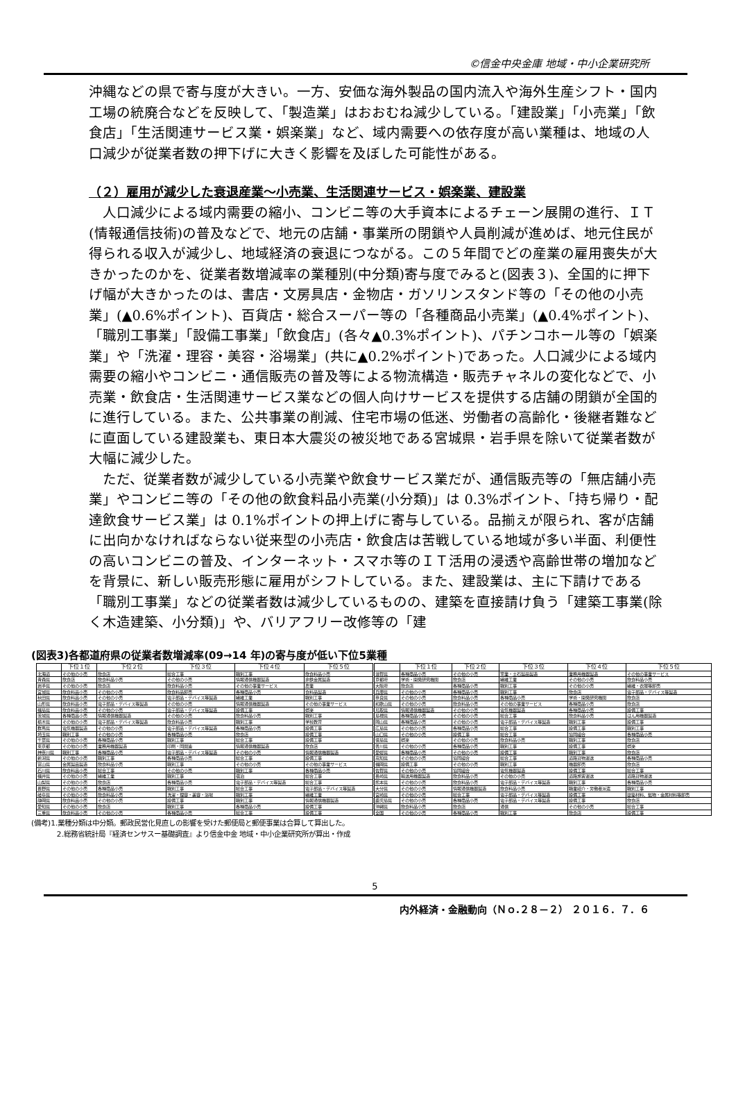©信金中央金庫 地域・中小企業研究所
沖縄などの県で寄与度が大きい。一方、安価な海外製品の国内流入や海外生産シフト・国内工場の統廃合などを反映して、「製造業」はおおむね減少している。「建設業」「小売業」「飲食店」「生活関連サービス業・娯楽業」など、域内需要への依存度が高い業種は、地域の人口減少が従業者数の押下げに大きく影響を及ぼした可能性がある。
（２）雇用が減少した衰退産業～小売業、生活関連サービス・娯楽業、建設業
人口減少による域内需要の縮小、コンビニ等の大手資本によるチェーン展開の進行、ＩＴ(情報通信技術)の普及などで、地元の店舗・事業所の閉鎖や人員削減が進めば、地元住民が得られる収入が減少し、地域経済の衰退につながる。この５年間でどの産業の雇用喪失が大きかったのかを、従業者数増減率の業種別(中分類)寄与度でみると(図表３)、全国的に押下げ幅が大きかったのは、書店・文房具店・金物店・ガソリンスタンド等の「その他の小売業」(▲0.6%ポイント)、百貨店・総合スーパー等の「各種商品小売業」(▲0.4%ポイント)、「職別工事業」「設備工事業」「飲食店」(各々▲0.3%ポイント)、パチンコホール等の「娯楽業」や「洗濯・理容・美容・浴場業」(共に▲0.2%ポイント)であった。人口減少による域内需要の縮小やコンビニ・通信販売の普及等による物流構造・販売チャネルの変化などで、小売業・飲食店・生活関連サービス業などの個人向けサービスを提供する店舗の閉鎖が全国的に進行している。また、公共事業の削減、住宅市場の低迷、労働者の高齢化・後継者難などに直面している建設業も、東日本大震災の被災地である宮城県・岩手県を除いて従業者数が大幅に減少した。
ただ、従業者数が減少している小売業や飲食サービス業だが、通信販売等の「無店舗小売業」やコンビニ等の「その他の飲食料品小売業(小分類)」は 0.3%ポイント、「持ち帰り・配達飲食サービス業」は 0.1%ポイントの押上げに寄与している。品揃えが限られ、客が店舗に出向かなければならない従来型の小売店・飲食店は苦戦している地域が多い半面、利便性の高いコンビニの普及、インターネット・スマホ等のＩＴ活用の浸透や高齢世帯の増加などを背景に、新しい販売形態に雇用がシフトしている。また、建設業は、主に下請けである「職別工事業」などの従業者数は減少しているものの、建築を直接請け負う「建築工事業(除く木造建築、小分類)」や、バリアフリー改修等の「建
(図表3)各都道府県の従業者数増減率(09→14 年)の寄与度が低い下位5業種
| | 下位１位 | 下位２位 | 下位３位 | 下位４位 | 下位５位 | | 下位１位 | 下位２位 | 下位３位 | 下位４位 | 下位５位 |
| --- | --- | --- | --- | --- | --- | --- | --- | --- | --- | --- | --- |
| 北海道 | その他の小売 | 飲食店 | 総合工事 | 職別工事 | 飲食料品小売 | 滋賀県 | 各種商品小売 | その他の小売 | 窯業・土石製品製造 | 業務用機器製造 | その他の事業サービス |
| 青森県 | 飲食店 | 飲食料品小売 | その他の小売 | 情報通信機器製造 | 非鉄金属製造 | 京都府 | 学術・開発研究機関 | 飲食店 | 繊維工業 | その他の小売 | 飲食料品小売 |
| 岩手県 | その他の小売 | 飲食店 | 飲食料品小売 | その他の事業サービス | 農業 | 大阪府 | 飲食店 | 各種商品小売 | 職別工事 | その他の小売 | 繊維・衣服等卸売 |
| 宮城県 | 飲食料品小売 | その他の小売 | 飲食料品卸売 | 各種商品小売 | 食料品製造 | 兵庫県 | その他の小売 | 各種商品小売 | 職別工事 | 飲食店 | 電子部品・デバイス等製造 |
| 秋田県 | 飲食料品小売 | その他の小売 | 電子部品・デバイス等製造 | 繊維工業 | 職別工事 | 奈良県 | その他の小売 | 飲食料品小売 | 各種商品小売 | 学術・開発研究機関 | 飲食店 |
| 山形県 | 飲食料品小売 | 電子部品・デバイス等製造 | その他の小売 | 情報通信機器製造 | その他の事業サービス | 和歌山県 | その他の小売 | 飲食料品小売 | その他の事業サービス | 各種商品小売 | 飲食店 |
| 福島県 | 飲食料品小売 | その他の小売 | 電子部品・デバイス等製造 | 設備工事 | 娯楽 | 鳥取県 | 情報通信機器製造 | その他の小売 | 電気機器製造 | 各種商品小売 | 設備工事 |
| 茨城県 | 各種商品小売 | 情報通信機器製造 | その他の小売 | 飲食料品小売 | 職別工事 | 島根県 | 各種商品小売 | その他の小売 | 総合工事 | 飲食料品小売 | はん用機器製造 |
| 栃木県 | その他の小売 | 電子部品・デバイス等製造 | 飲食料品小売 | 職別工事 | 学校教育 | 岡山県 | 各種商品小売 | その他の小売 | 電子部品・デバイス等製造 | 職別工事 | 設備工事 |
| 群馬県 | 電気機器製造 | その他の小売 | 電子部品・デバイス等製造 | 各種商品小売 | 設備工事 | 広島県 | その他の小売 | 各種商品小売 | 総合工事 | 設備工事 | 職別工事 |
| 埼玉県 | 職別工事 | その他の小売 | 各種商品小売 | 飲食店 | 設備工事 | 山口県 | その他の小売 | 設備工事 | 総合工事 | 協同組合 | 各種商品小売 |
| 千葉県 | その他の小売 | 各種商品小売 | 職別工事 | 総合工事 | 設備工事 | 徳島県 | 娯楽 | その他の小売 | 飲食料品小売 | 職別工事 | 飲食店 |
| 東京都 | その他の小売 | 業務用機器製造 | 印刷・同関連 | 情報通信機器製造 | 飲食店 | 香川県 | その他の小売 | 各種商品小売 | 職別工事 | 設備工事 | 娯楽 |
| 神奈川県 | 職別工事 | 各種商品小売 | 電子部品・デバイス等製造 | その他の小売 | 情報通信機器製造 | 愛媛県 | 各種商品小売 | その他の小売 | 設備工事 | 職別工事 | 飲食店 |
| 新潟県 | その他の小売 | 職別工事 | 各種商品小売 | 総合工事 | 設備工事 | 高知県 | その他の小売 | 協同組合 | 総合工事 | 道路貨物運送 | 各種商品小売 |
| 富山県 | 金属製品製造 | 飲食料品小売 | 職別工事 | その他の小売 | その他の事業サービス | 福岡県 | 設備工事 | その他の小売 | 職別工事 | 機器卸売 | 飲食店 |
| 石川県 | 飲食料品小売 | 総合工事 | その他の小売 | 職別工事 | 各種商品小売 | 佐賀県 | その他の小売 | 協同組合 | 電気機器製造 | 設備工事 | 総合工事 |
| 福井県 | その他の小売 | 繊維工業 | 職別工事 | 宿泊 | 総合工事 | 長崎県 | 輸送用機器製造 | 飲食料品小売 | その他の小売 | 道路旅客運送 | 道路貨物運送 |
| 山梨県 | その他の小売 | 飲食店 | 各種商品小売 | 電子部品・デバイス等製造 | 総合工事 | 熊本県 | その他の小売 | 飲食料品小売 | 電子部品・デバイス等製造 | 職別工事 | 各種商品小売 |
| 長野県 | その他の小売 | 各種商品小売 | 職別工事 | 総合工事 | 電子部品・デバイス等製造 | 大分県 | その他の小売 | 情報通信機器製造 | 飲食料品小売 | 職業紹介・労働者派遣 | 職別工事 |
| 岐阜県 | その他の小売 | 飲食料品小売 | 洗濯・理容・美容・浴場 | 職別工事 | 繊維工業 | 宮崎県 | その他の小売 | 総合工事 | 電子部品・デバイス等製造 | 設備工事 | 建築材料、鉱物・金属材料等卸売 |
| 静岡県 | 飲食料品小売 | その他の小売 | 設備工事 | 職別工事 | 情報通信機器製造 | 鹿児島県 | その他の小売 | 各種商品小売 | 電子部品・デバイス等製造 | 設備工事 | 飲食店 |
| 愛知県 | その他の小売 | 飲食店 | 職別工事 | 各種商品小売 | 設備工事 | 沖縄県 | 飲食料品小売 | 飲食店 | 通信 | その他の小売 | 総合工事 |
| 三重県 | 飲食料品小売 | その他の小売 | 各種商品小売 | 総合工事 | 設備工事 | 全国 | その他の小売 | 各種商品小売 | 職別工事 | 飲食店 | 設備工事 |
(備考)1.業種分類は中分類。郵政民営化見直しの影響を受けた郵便局と郵便事業は合算して算出した。
2.総務省統計局『経済センサスー基礎調査』より信金中金 地域・中小企業研究所が算出・作成
5
内外経済・金融動向（Ｎｏ.２８－２） ２０１６．７．６